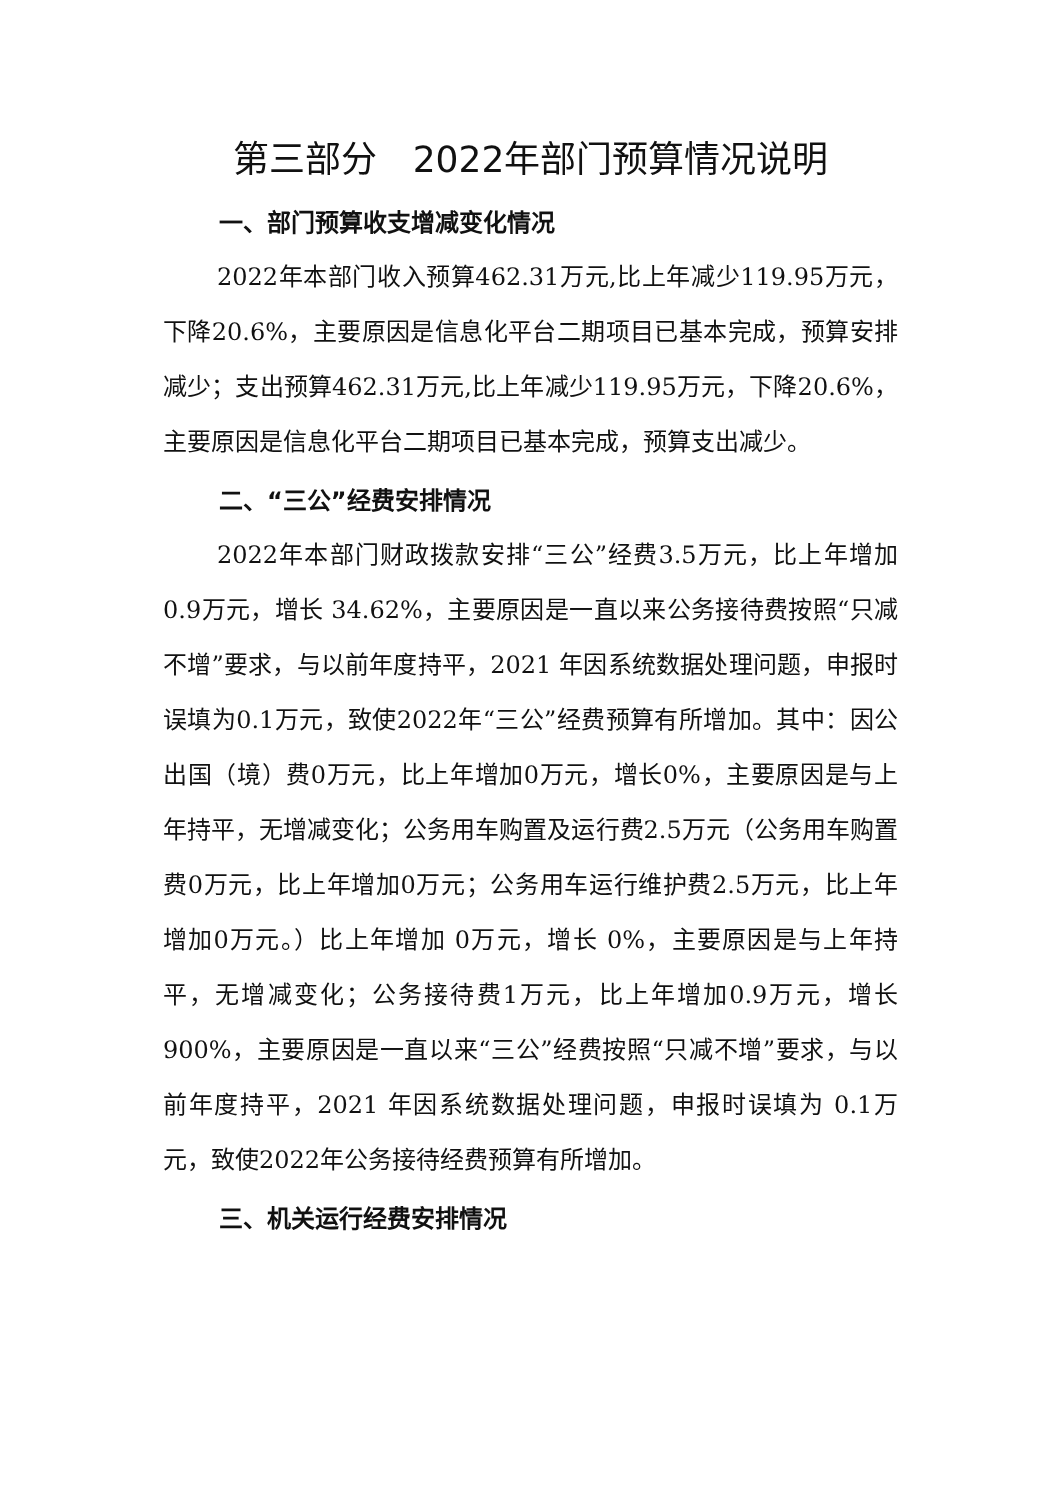第三部分　2022年部门预算情况说明
一、部门预算收支增减变化情况
2022年本部门收入预算462.31万元,比上年减少119.95万元，下降20.6%，主要原因是信息化平台二期项目已基本完成，预算安排减少；支出预算462.31万元,比上年减少119.95万元，下降20.6%，主要原因是信息化平台二期项目已基本完成，预算支出减少。
二、“三公”经费安排情况
2022年本部门财政拨款安排“三公”经费3.5万元，比上年增加 0.9万元，增长 34.62%，主要原因是一直以来公务接待费按照“只减不增”要求，与以前年度持平，2021 年因系统数据处理问题，申报时误填为0.1万元，致使2022年“三公”经费预算有所增加。其中：因公出国（境）费0万元，比上年增加0万元，增长0%，主要原因是与上年持平，无增减变化；公务用车购置及运行费2.5万元（公务用车购置费0万元，比上年增加0万元；公务用车运行维护费2.5万元，比上年增加0万元。）比上年增加 0万元，增长 0%，主要原因是与上年持平，无增减变化；公务接待费1万元，比上年增加0.9万元，增长900%，主要原因是一直以来“三公”经费按照“只减不增”要求，与以前年度持平，2021 年因系统数据处理问题，申报时误填为 0.1万元，致使2022年公务接待经费预算有所增加。
三、机关运行经费安排情况